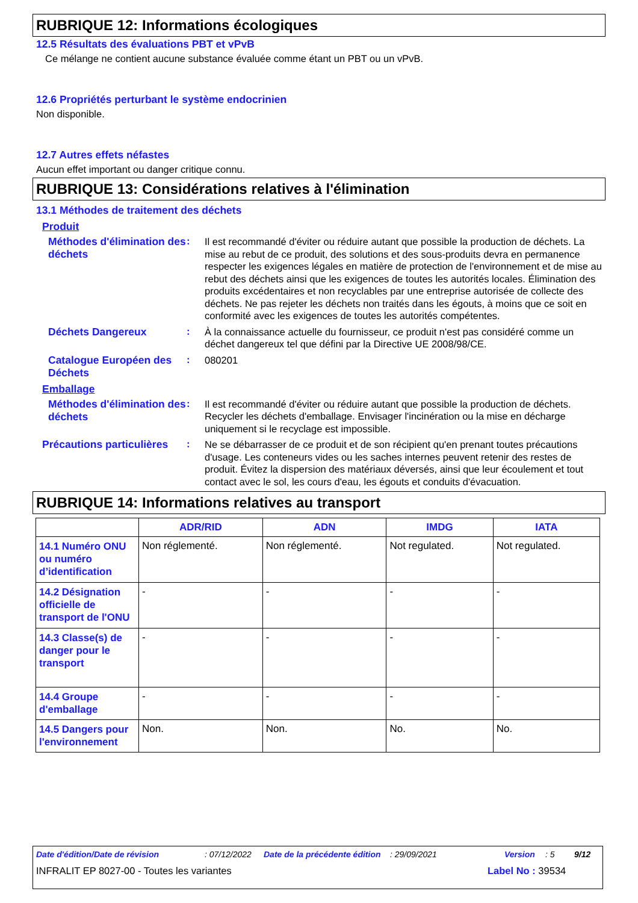RUBRIQUE 12: Informations écologiques
12.5 Résultats des évaluations PBT et vPvB
Ce mélange ne contient aucune substance évaluée comme étant un PBT ou un vPvB.
12.6 Propriétés perturbant le système endocrinien
Non disponible.
12.7 Autres effets néfastes
Aucun effet important ou danger critique connu.
RUBRIQUE 13: Considérations relatives à l'élimination
13.1 Méthodes de traitement des déchets
Produit
Méthodes d'élimination des déchets
:
Il est recommandé d'éviter ou réduire autant que possible la production de déchets. La mise au rebut de ce produit, des solutions et des sous-produits devra en permanence respecter les exigences légales en matière de protection de l'environnement et de mise au rebut des déchets ainsi que les exigences de toutes les autorités locales. Élimination des produits excédentaires et non recyclables par une entreprise autorisée de collecte des déchets. Ne pas rejeter les déchets non traités dans les égouts, à moins que ce soit en conformité avec les exigences de toutes les autorités compétentes.
Déchets Dangereux
:
À la connaissance actuelle du fournisseur, ce produit n'est pas considéré comme un déchet dangereux tel que défini par la Directive UE 2008/98/CE.
Catalogue Européen des Déchets
:
080201
Emballage
Méthodes d'élimination des déchets
:
Il est recommandé d'éviter ou réduire autant que possible la production de déchets. Recycler les déchets d'emballage. Envisager l'incinération ou la mise en décharge uniquement si le recyclage est impossible.
Précautions particulières
:
Ne se débarrasser de ce produit et de son récipient qu'en prenant toutes précautions d'usage. Les conteneurs vides ou les saches internes peuvent retenir des restes de produit. Évitez la dispersion des matériaux déversés, ainsi que leur écoulement et tout contact avec le sol, les cours d'eau, les égouts et conduits d'évacuation.
RUBRIQUE 14: Informations relatives au transport
| | ADR/RID | ADN | IMDG | IATA |
| --- | --- | --- | --- | --- |
| 14.1 Numéro ONU ou numéro d’identification | Non réglementé. | Non réglementé. | Not regulated. | Not regulated. |
| 14.2 Désignation officielle de transport de l'ONU | - | - | - | - |
| 14.3 Classe(s) de danger pour le transport | - | - | - | - |
| 14.4 Groupe d'emballage | - | - | - | - |
| 14.5 Dangers pour l'environnement | Non. | Non. | No. | No. |
Date d'édition/Date de révision: 07/12/2022 Date de la précédente édition: 29/09/2021 Version: 5 9/12
INFRALIT EP 8027-00 - Toutes les variantes Label No : 39534